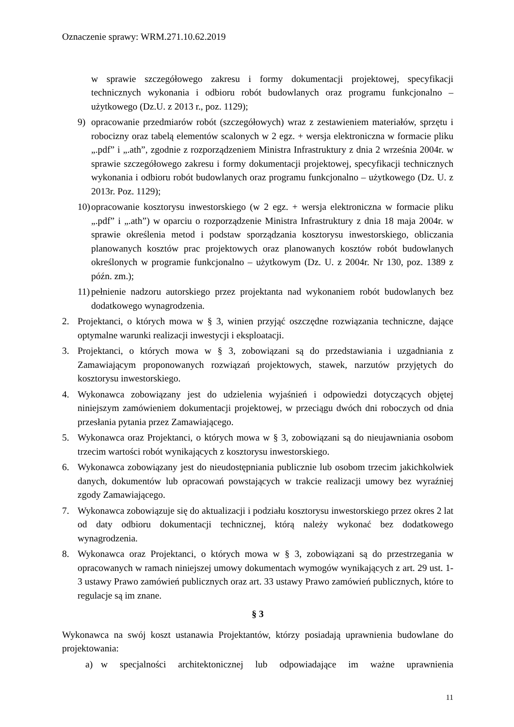Oznaczenie sprawy: WRM.271.10.62.2019
w sprawie szczegółowego zakresu i formy dokumentacji projektowej, specyfikacji technicznych wykonania i odbioru robót budowlanych oraz programu funkcjonalno – użytkowego (Dz.U. z 2013 r., poz. 1129);
9) opracowanie przedmiarów robót (szczegółowych) wraz z zestawieniem materiałów, sprzętu i robocizny oraz tabelą elementów scalonych w 2 egz. + wersja elektroniczna w formacie pliku „.pdf” i „.ath”, zgodnie z rozporządzeniem Ministra Infrastruktury z dnia 2 września 2004r. w sprawie szczegółowego zakresu i formy dokumentacji projektowej, specyfikacji technicznych wykonania i odbioru robót budowlanych oraz programu funkcjonalno – użytkowego (Dz. U. z 2013r. Poz. 1129);
10) opracowanie kosztorysu inwestorskiego (w 2 egz. + wersja elektroniczna w formacie pliku „.pdf” i „.ath”) w oparciu o rozporządzenie Ministra Infrastruktury z dnia 18 maja 2004r. w sprawie określenia metod i podstaw sporządzania kosztorysu inwestorskiego, obliczania planowanych kosztów prac projektowych oraz planowanych kosztów robót budowlanych określonych w programie funkcjonalno – użytkowym (Dz. U. z 2004r. Nr 130, poz. 1389 z późn. zm.);
11) pełnienie nadzoru autorskiego przez projektanta nad wykonaniem robót budowlanych bez dodatkowego wynagrodzenia.
2. Projektanci, o których mowa w § 3, winien przyjąć oszczędne rozwiązania techniczne, dające optymalne warunki realizacji inwestycji i eksploatacji.
3. Projektanci, o których mowa w § 3, zobowiązani są do przedstawiania i uzgadniania z Zamawiającym proponowanych rozwiązań projektowych, stawek, narzutów przyjętych do kosztorysu inwestorskiego.
4. Wykonawca zobowiązany jest do udzielenia wyjaśnień i odpowiedzi dotyczących objętej niniejszym zamówieniem dokumentacji projektowej, w przeciągu dwóch dni roboczych od dnia przesłania pytania przez Zamawiającego.
5. Wykonawca oraz Projektanci, o których mowa w § 3, zobowiązani są do nieujawniania osobom trzecim wartości robót wynikających z kosztorysu inwestorskiego.
6. Wykonawca zobowiązany jest do nieudostępniania publicznie lub osobom trzecim jakichkolwiek danych, dokumentów lub opracowań powstających w trakcie realizacji umowy bez wyraźniej zgody Zamawiającego.
7. Wykonawca zobowiązuje się do aktualizacji i podziału kosztorysu inwestorskiego przez okres 2 lat od daty odbioru dokumentacji technicznej, którą należy wykonać bez dodatkowego wynagrodzenia.
8. Wykonawca oraz Projektanci, o których mowa w § 3, zobowiązani są do przestrzegania w opracowanych w ramach niniejszej umowy dokumentach wymogów wynikających z art. 29 ust. 1-3 ustawy Prawo zamówień publicznych oraz art. 33 ustawy Prawo zamówień publicznych, które to regulacje są im znane.
§ 3
Wykonawca na swój koszt ustanawia Projektantów, którzy posiadają uprawnienia budowlane do projektowania:
a) w specjalności architektonicznej lub odpowiadające im ważne uprawnienia
11